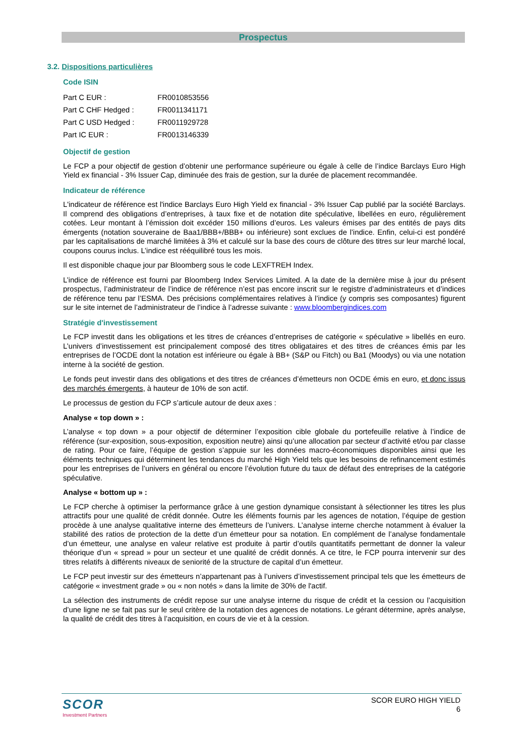Prospectus
3.2. Dispositions particulières
Code ISIN
| Part C EUR : | FR0010853556 |
| Part C CHF Hedged : | FR0011341171 |
| Part C USD Hedged : | FR0011929728 |
| Part IC EUR : | FR0013146339 |
Objectif de gestion
Le FCP a pour objectif de gestion d’obtenir une performance supérieure ou égale à celle de l’indice Barclays Euro High Yield ex financial - 3% Issuer Cap, diminuée des frais de gestion, sur la durée de placement recommandée.
Indicateur de référence
L'indicateur de référence est l'indice Barclays Euro High Yield ex financial - 3% Issuer Cap publié par la société Barclays. Il comprend des obligations d’entreprises, à taux fixe et de notation dite spéculative, libellées en euro, régulièrement cotées. Leur montant à l’émission doit excéder 150 millions d’euros. Les valeurs émises par des entités de pays dits émergents (notation souveraine de Baa1/BBB+/BBB+ ou inférieure) sont exclues de l’indice. Enfin, celui-ci est pondéré par les capitalisations de marché limitées à 3% et calculé sur la base des cours de clôture des titres sur leur marché local, coupons courus inclus. L’indice est rééquilibré tous les mois.
Il est disponible chaque jour par Bloomberg sous le code LEXFTREH Index.
L’indice de référence est fourni par Bloomberg Index Services Limited. A la date de la dernière mise à jour du présent prospectus, l’administrateur de l’indice de référence n’est pas encore inscrit sur le registre d’administrateurs et d’indices de référence tenu par l’ESMA. Des précisions complémentaires relatives à l’indice (y compris ses composantes) figurent sur le site internet de l’administrateur de l’indice à l’adresse suivante : www.bloombergindices.com
Stratégie d'investissement
Le FCP investit dans les obligations et les titres de créances d’entreprises de catégorie « spéculative » libellés en euro. L’univers d’investissement est principalement composé des titres obligataires et des titres de créances émis par les entreprises de l’OCDE dont la notation est inférieure ou égale à BB+ (S&P ou Fitch) ou Ba1 (Moodys) ou via une notation interne à la société de gestion.
Le fonds peut investir dans des obligations et des titres de créances d’émetteurs non OCDE émis en euro, et donc issus des marchés émergents, à hauteur de 10% de son actif.
Le processus de gestion du FCP s’articule autour de deux axes :
Analyse « top down » :
L’analyse « top down » a pour objectif de déterminer l’exposition cible globale du portefeuille relative à l’indice de référence (sur-exposition, sous-exposition, exposition neutre) ainsi qu’une allocation par secteur d’activité et/ou par classe de rating. Pour ce faire, l’équipe de gestion s’appuie sur les données macro-économiques disponibles ainsi que les éléments techniques qui déterminent les tendances du marché High Yield tels que les besoins de refinancement estimés pour les entreprises de l’univers en général ou encore l’évolution future du taux de défaut des entreprises de la catégorie spéculative.
Analyse « bottom up » :
Le FCP cherche à optimiser la performance grâce à une gestion dynamique consistant à sélectionner les titres les plus attractifs pour une qualité de crédit donnée. Outre les éléments fournis par les agences de notation, l’équipe de gestion procède à une analyse qualitative interne des émetteurs de l’univers. L’analyse interne cherche notamment à évaluer la stabilité des ratios de protection de la dette d’un émetteur pour sa notation. En complément de l’analyse fondamentale d’un émetteur, une analyse en valeur relative est produite à partir d’outils quantitatifs permettant de donner la valeur théorique d’un « spread » pour un secteur et une qualité de crédit donnés. A ce titre, le FCP pourra intervenir sur des titres relatifs à différents niveaux de seniorité de la structure de capital d’un émetteur.
Le FCP peut investir sur des émetteurs n’appartenant pas à l’univers d’investissement principal tels que les émetteurs de catégorie « investment grade » ou « non notés » dans la limite de 30% de l'actif.
La sélection des instruments de crédit repose sur une analyse interne du risque de crédit et la cession ou l’acquisition d’une ligne ne se fait pas sur le seul critère de la notation des agences de notations. Le gérant détermine, après analyse, la qualité de crédit des titres à l’acquisition, en cours de vie et à la cession.
SCOR
Investment Partners
SCOR EURO HIGH YIELD
6